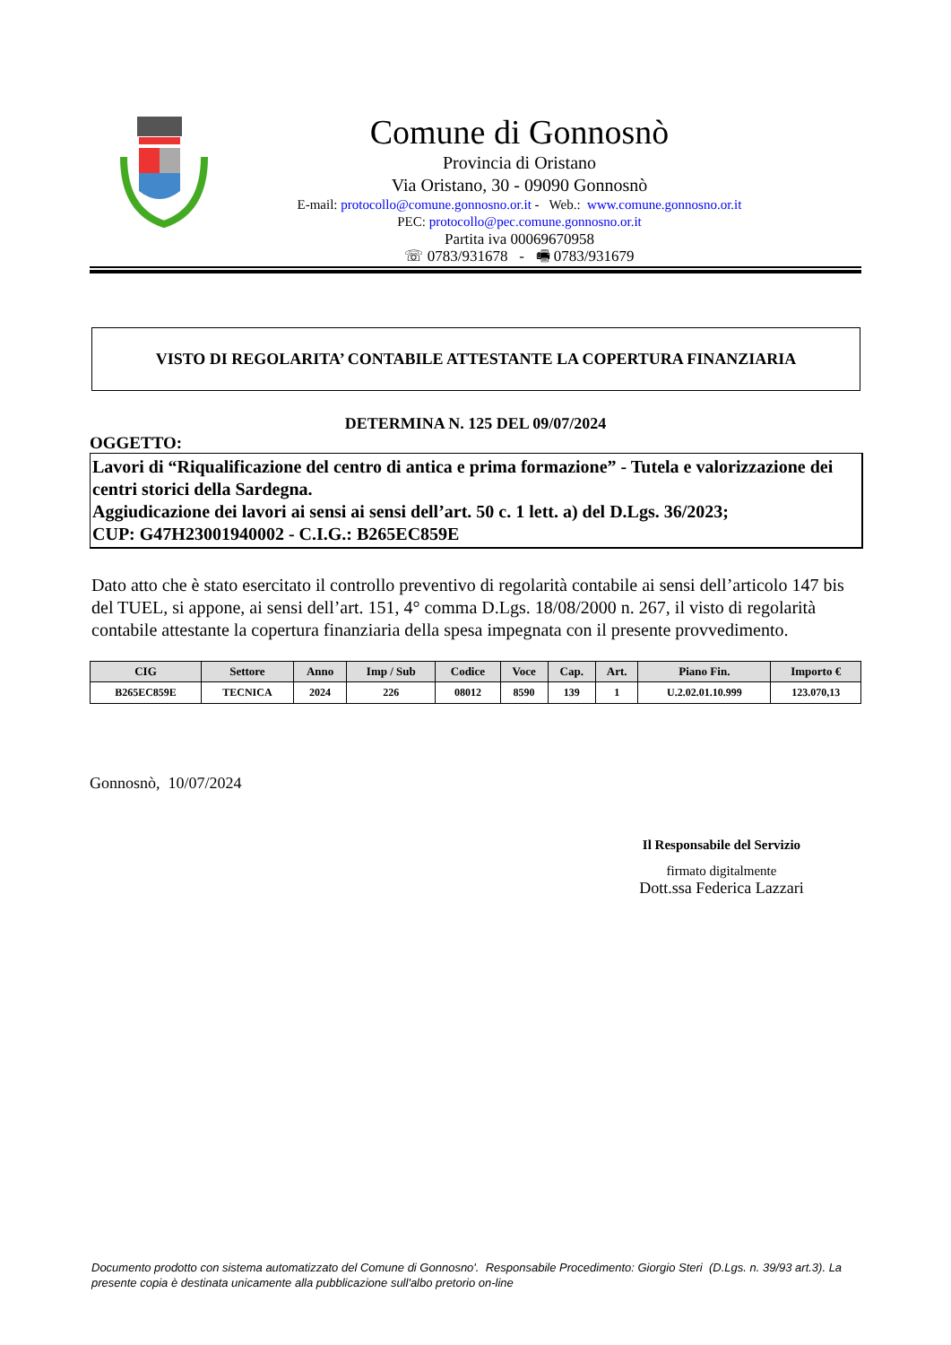Comune di Gonnosnò
Provincia di Oristano
Via Oristano, 30 - 09090 Gonnosnò
E-mail: protocollo@comune.gonnosno.or.it - Web.: www.comune.gonnosno.or.it
PEC: protocollo@pec.comune.gonnosno.or.it
Partita iva 00069670958
☏ 0783/931678 - 🖷 0783/931679
VISTO DI REGOLARITA’ CONTABILE ATTESTANTE LA COPERTURA FINANZIARIA
DETERMINA N. 125 DEL 09/07/2024
OGGETTO:
Lavori di “Riqualificazione del centro di antica e prima formazione” - Tutela e valorizzazione dei centri storici della Sardegna.
Aggiudicazione dei lavori ai sensi ai sensi dell’art. 50 c. 1 lett. a) del D.Lgs. 36/2023;
CUP: G47H23001940002 - C.I.G.: B265EC859E
Dato atto che è stato esercitato il controllo preventivo di regolarità contabile ai sensi dell’articolo 147 bis del TUEL, si appone, ai sensi dell’art. 151, 4° comma D.Lgs. 18/08/2000 n. 267, il visto di regolarità contabile attestante la copertura finanziaria della spesa impegnata con il presente provvedimento.
| CIG | Settore | Anno | Imp / Sub | Codice | Voce | Cap. | Art. | Piano Fin. | Importo € |
| --- | --- | --- | --- | --- | --- | --- | --- | --- | --- |
| B265EC859E | TECNICA | 2024 | 226 | 08012 | 8590 | 139 | 1 | U.2.02.01.10.999 | 123.070,13 |
Gonnosnò, 10/07/2024
Il Responsabile del Servizio
firmato digitalmente
Dott.ssa Federica Lazzari
Documento prodotto con sistema automatizzato del Comune di Gonnosno'. Responsabile Procedimento: Giorgio Steri (D.Lgs. n. 39/93 art.3). La presente copia è destinata unicamente alla pubblicazione sull'albo pretorio on-line